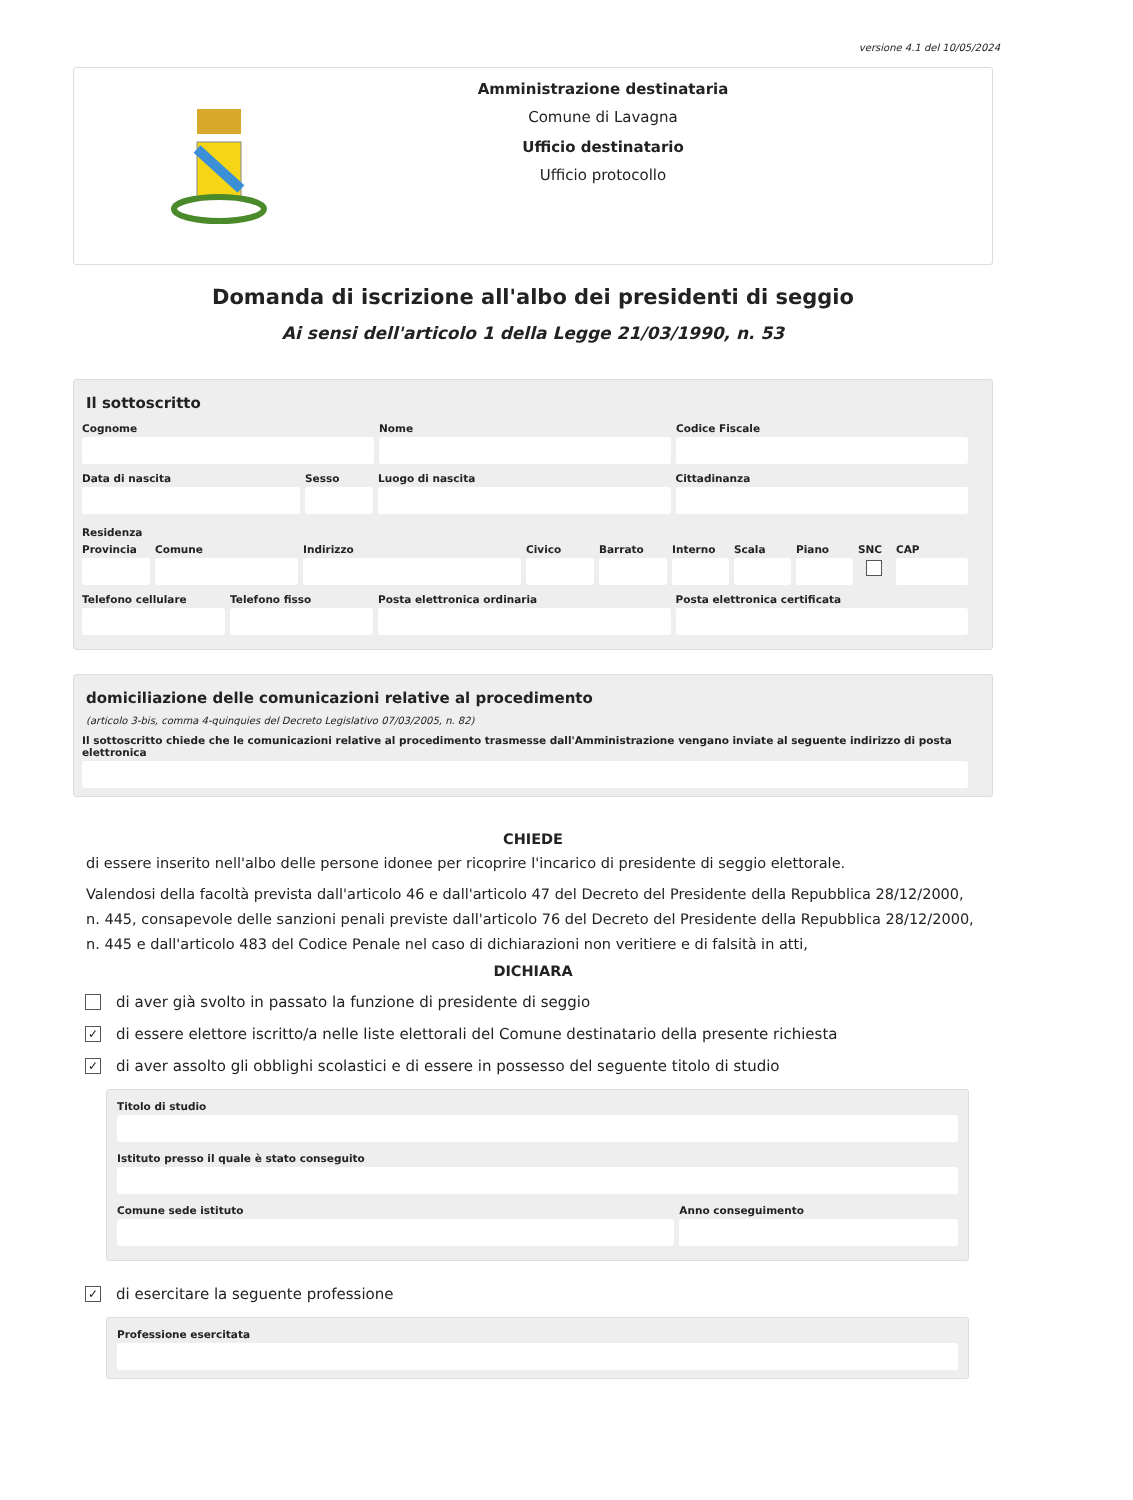versione 4.1 del 10/05/2024
Amministrazione destinataria
Comune di Lavagna
Ufficio destinatario
Ufficio protocollo
Domanda di iscrizione all'albo dei presidenti di seggio
Ai sensi dell'articolo 1 della Legge 21/03/1990, n. 53
Il sottoscritto
Cognome Nome Codice Fiscale
Data di nascita Sesso Luogo di nascita Cittadinanza
Residenza
Provincia
Comune Indirizzo Civico Barrato Interno
Scala Piano SNC CAP
Telefono cellulare
Telefono fisso Posta elettronica ordinaria Posta elettronica certificata
domiciliazione delle comunicazioni relative al procedimento
(articolo 3-bis, comma 4-quinquies del Decreto Legislativo 07/03/2005, n. 82)
Il sottoscritto chiede che le comunicazioni relative al procedimento trasmesse dall'Amministrazione vengano inviate al seguente indirizzo di posta elettronica
CHIEDE
di essere inserito nell'albo delle persone idonee per ricoprire l'incarico di presidente di seggio elettorale.
Valendosi della facoltà prevista dall'articolo 46 e dall'articolo 47 del Decreto del Presidente della Repubblica 28/12/2000, n. 445, consapevole delle sanzioni penali previste dall'articolo 76 del Decreto del Presidente della Repubblica 28/12/2000, n. 445 e dall'articolo 483 del Codice Penale nel caso di dichiarazioni non veritiere e di falsità in atti,
DICHIARA
di aver già svolto in passato la funzione di presidente di seggio
✓ di essere elettore iscritto/a nelle liste elettorali del Comune destinatario della presente richiesta
✓ di aver assolto gli obblighi scolastici e di essere in possesso del seguente titolo di studio
Titolo di studio
Istituto presso il quale è stato conseguito
Comune sede istituto Anno conseguimento
✓ di esercitare la seguente professione
Professione esercitata